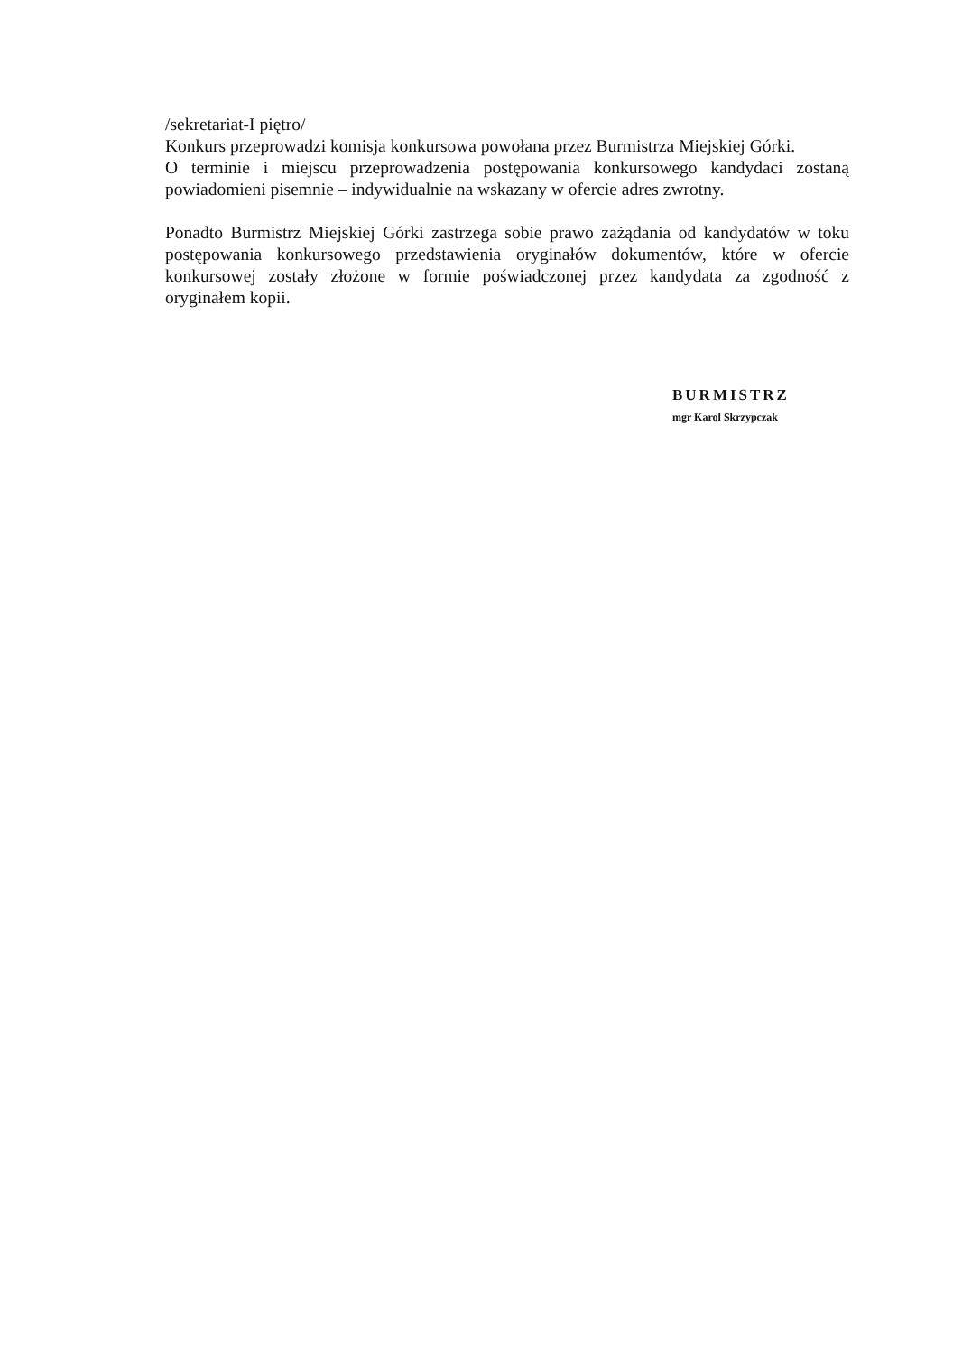/sekretariat-I piętro/
Konkurs przeprowadzi komisja konkursowa powołana przez Burmistrza Miejskiej Górki.
O terminie i miejscu przeprowadzenia postępowania konkursowego kandydaci zostaną powiadomieni pisemnie – indywidualnie na wskazany w ofercie adres zwrotny.
Ponadto Burmistrz Miejskiej Górki zastrzega sobie prawo zażądania od kandydatów w toku postępowania konkursowego przedstawienia oryginałów dokumentów, które w ofercie konkursowej zostały złożone w formie poświadczonej przez kandydata za zgodność z oryginałem kopii.
BURMISTRZ
mgr Karol Skrzypczak